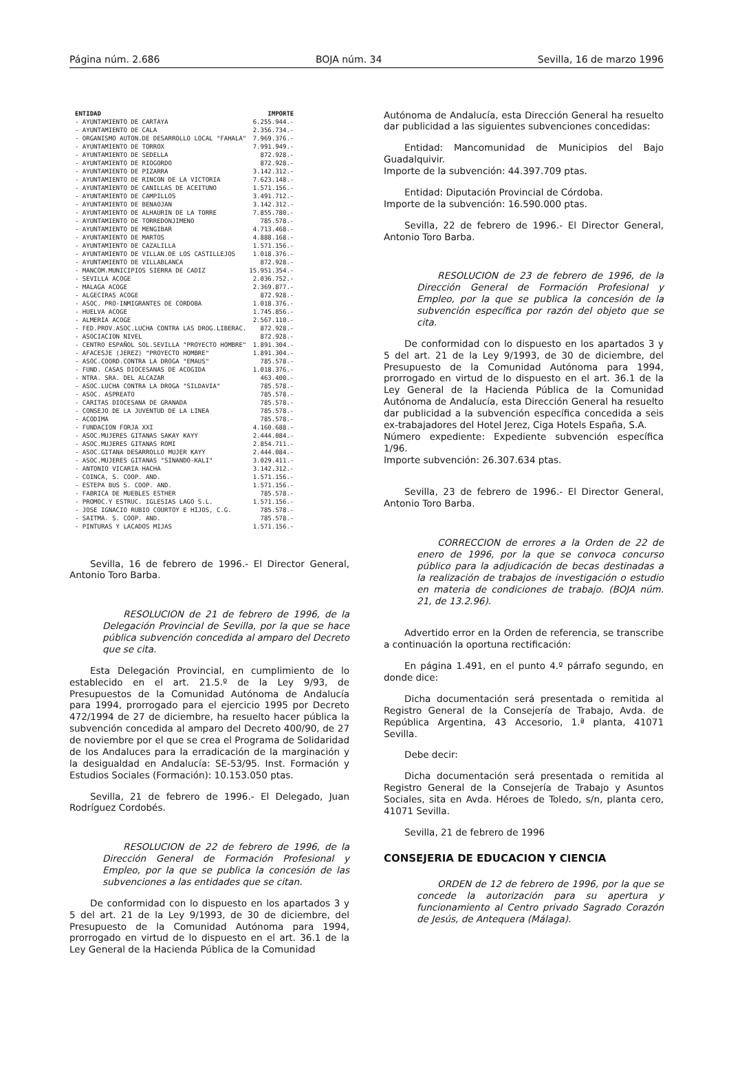Página núm. 2.686 BOJA núm. 34 Sevilla, 16 de marzo 1996
| ENTIDAD | IMPORTE |
| --- | --- |
| - AYUNTAMIENTO DE CARTAYA | 6.255.944.- |
| - AYUNTAMIENTO DE CALA | 2.356.734.- |
| - ORGANISMO AUTON.DE DESARROLLO LOCAL "FAHALA" | 7.969.376.- |
| - AYUNTAMIENTO DE TORROX | 7.991.949.- |
| - AYUNTAMIENTO DE SEDELLA | 872.928.- |
| - AYUNTAMIENTO DE RIOGORDO | 872.928.- |
| - AYUNTAMIENTO DE PIZARRA | 3.142.312.- |
| - AYUNTAMIENTO DE RINCON DE LA VICTORIA | 7.623.148.- |
| - AYUNTAMIENTO DE CANILLAS DE ACEITUNO | 1.571.156.- |
| - AYUNTAMIENTO DE CAMPILLOS | 3.491.712.- |
| - AYUNTAMIENTO DE BENAOJAN | 3.142.312.- |
| - AYUNTAMIENTO DE ALHAURIN DE LA TORRE | 7.855.780.- |
| - AYUNTAMIENTO DE TORREDONJIMENO | 785.578.- |
| - AYUNTAMIENTO DE MENGIBAR | 4.713.468.- |
| - AYUNTAMIENTO DE MARTOS | 4.888.168.- |
| - AYUNTAMIENTO DE CAZALILLA | 1.571.156.- |
| - AYUNTAMIENTO DE VILLAN.DE LOS CASTILLEJOS | 1.018.376.- |
| - AYUNTAMIENTO DE VILLABLANCA | 872.928.- |
| - MANCOM.MUNICIPIOS SIERRA DE CADIZ | 15.951.354.- |
| - SEVILLA ACOGE | 2.036.752.- |
| - MALAGA ACOGE | 2.369.877.- |
| - ALGECIRAS ACOGE | 872.928.- |
| - ASOC. PRO-INMIGRANTES DE CORDOBA | 1.018.376.- |
| - HUELVA ACOGE | 1.745.856.- |
| - ALMERIA ACOGE | 2.567.110.- |
| - FED.PROV.ASOC.LUCHA CONTRA LAS DROG.LIBERAC. | 872.928.- |
| - ASOCIACION NIVEL | 872.928.- |
| - CENTRO ESPAÑOL SOL.SEVILLA "PROYECTO HOMBRE" | 1.891.304.- |
| - AFACESJE (JEREZ) "PROYECTO HOMBRE" | 1.891.304.- |
| - ASOC.COORD.CONTRA LA DROGA "EMAUS" | 785.578.- |
| - FUND. CASAS DIOCESANAS DE ACOGIDA | 1.018.376.- |
| - NTRA. SRA. DEL ALCAZAR | 463.400.- |
| - ASOC.LUCHA CONTRA LA DROGA "SILDAVIA" | 785.578.- |
| - ASOC. ASPREATO | 785.578.- |
| - CARITAS DIOCESANA DE GRANADA | 785.578.- |
| - CONSEJO DE LA JUVENTUD DE LA LINEA | 785.578.- |
| - ACODIMA | 785.578.- |
| - FUNDACION FORJA XXI | 4.160.688.- |
| - ASOC.MUJERES GITANAS SAKAY KAYY | 2.444.084.- |
| - ASOC.MUJERES GITANAS ROMI | 2.854.711.- |
| - ASOC.GITANA DESARROLLO MUJER KAYY | 2.444.084.- |
| - ASOC.MUJERES GITANAS "SINANDO-KALI" | 3.029.411.- |
| - ANTONIO VICARIA HACHA | 3.142.312.- |
| - COINCA, S. COOP. AND. | 1.571.156.- |
| - ESTEPA BUS S. COOP. AND. | 1.571.156.- |
| - FABRICA DE MUEBLES ESTHER | 785.578.- |
| - PROMOC.Y ESTRUC. IGLESIAS LAGO S.L. | 1.571.156.- |
| - JOSE IGNACIO RUBIO COURTOY E HIJOS, C.G. | 785.578.- |
| - SAITMA. S. COOP. AND. | 785.578.- |
| - PINTURAS Y LACADOS MIJAS | 1.571.156.- |
Sevilla, 16 de febrero de 1996.- El Director General, Antonio Toro Barba.
RESOLUCION de 21 de febrero de 1996, de la Delegación Provincial de Sevilla, por la que se hace pública subvención concedida al amparo del Decreto que se cita.
Esta Delegación Provincial, en cumplimiento de lo establecido en el art. 21.5.º de la Ley 9/93, de Presupuestos de la Comunidad Autónoma de Andalucía para 1994, prorrogado para el ejercicio 1995 por Decreto 472/1994 de 27 de diciembre, ha resuelto hacer pública la subvención concedida al amparo del Decreto 400/90, de 27 de noviembre por el que se crea el Programa de Solidaridad de los Andaluces para la erradicación de la marginación y la desigualdad en Andalucía: SE-53/95. Inst. Formación y Estudios Sociales (Formación): 10.153.050 ptas.
Sevilla, 21 de febrero de 1996.- El Delegado, Juan Rodríguez Cordobés.
RESOLUCION de 22 de febrero de 1996, de la Dirección General de Formación Profesional y Empleo, por la que se publica la concesión de las subvenciones a las entidades que se citan.
De conformidad con lo dispuesto en los apartados 3 y 5 del art. 21 de la Ley 9/1993, de 30 de diciembre, del Presupuesto de la Comunidad Autónoma para 1994, prorrogado en virtud de lo dispuesto en el art. 36.1 de la Ley General de la Hacienda Pública de la Comunidad
Autónoma de Andalucía, esta Dirección General ha resuelto dar publicidad a las siguientes subvenciones concedidas:
Entidad: Mancomunidad de Municipios del Bajo Guadalquivir.
Importe de la subvención: 44.397.709 ptas.
Entidad: Diputación Provincial de Córdoba.
Importe de la subvención: 16.590.000 ptas.
Sevilla, 22 de febrero de 1996.- El Director General, Antonio Toro Barba.
RESOLUCION de 23 de febrero de 1996, de la Dirección General de Formación Profesional y Empleo, por la que se publica la concesión de la subvención específica por razón del objeto que se cita.
De conformidad con lo dispuesto en los apartados 3 y 5 del art. 21 de la Ley 9/1993, de 30 de diciembre, del Presupuesto de la Comunidad Autónoma para 1994, prorrogado en virtud de lo dispuesto en el art. 36.1 de la Ley General de la Hacienda Pública de la Comunidad Autónoma de Andalucía, esta Dirección General ha resuelto dar publicidad a la subvención específica concedida a seis ex-trabajadores del Hotel Jerez, Ciga Hotels España, S.A.
Número expediente: Expediente subvención específica 1/96.
Importe subvención: 26.307.634 ptas.
Sevilla, 23 de febrero de 1996.- El Director General, Antonio Toro Barba.
CORRECCION de errores a la Orden de 22 de enero de 1996, por la que se convoca concurso público para la adjudicación de becas destinadas a la realización de trabajos de investigación o estudio en materia de condiciones de trabajo. (BOJA núm. 21, de 13.2.96).
Advertido error en la Orden de referencia, se transcribe a continuación la oportuna rectificación:
En página 1.491, en el punto 4.º párrafo segundo, en donde dice:
Dicha documentación será presentada o remitida al Registro General de la Consejería de Trabajo, Avda. de República Argentina, 43 Accesorio, 1.ª planta, 41071 Sevilla.
Debe decir:
Dicha documentación será presentada o remitida al Registro General de la Consejería de Trabajo y Asuntos Sociales, sita en Avda. Héroes de Toledo, s/n, planta cero, 41071 Sevilla.
Sevilla, 21 de febrero de 1996
CONSEJERIA DE EDUCACION Y CIENCIA
ORDEN de 12 de febrero de 1996, por la que se concede la autorización para su apertura y funcionamiento al Centro privado Sagrado Corazón de Jesús, de Antequera (Málaga).